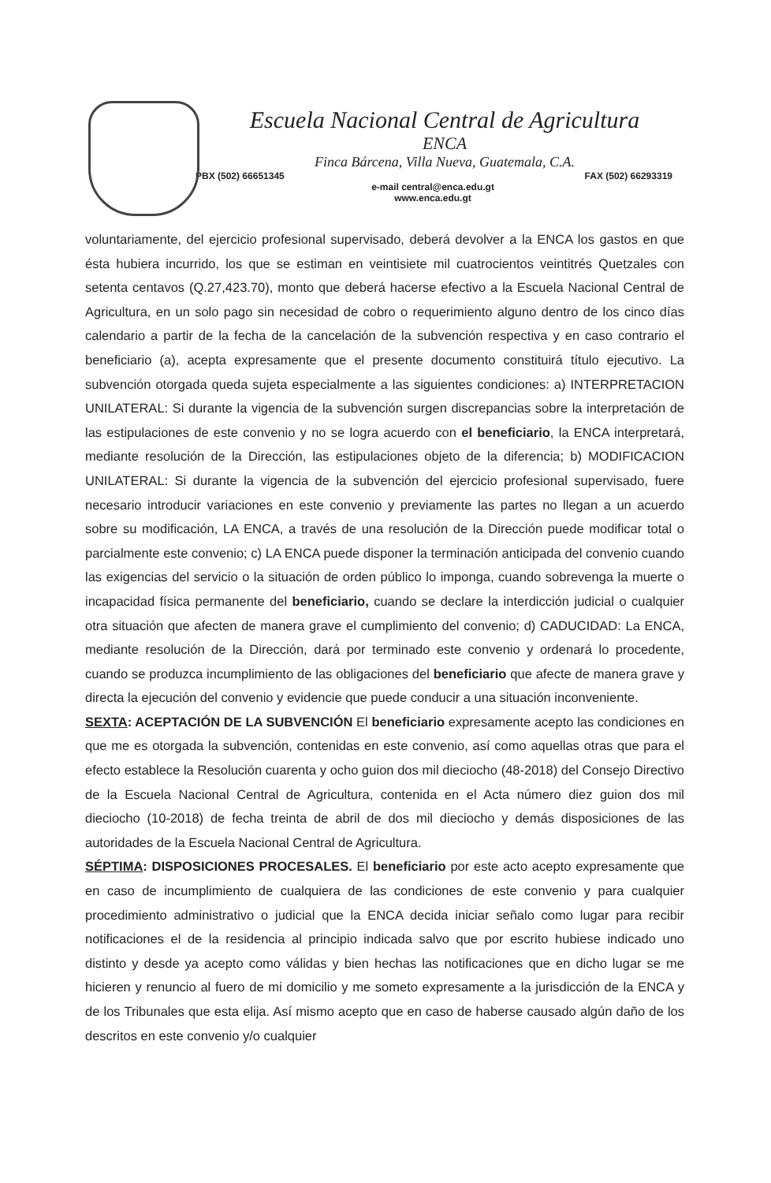Escuela Nacional Central de Agricultura
ENCA
Finca Bárcena, Villa Nueva, Guatemala, C.A.
PBX (502) 66651345 FAX (502) 66293319
e-mail central@enca.edu.gt
www.enca.edu.gt
voluntariamente, del ejercicio profesional supervisado, deberá devolver a la ENCA los gastos en que ésta hubiera incurrido, los que se estiman en veintisiete mil cuatrocientos veintitrés Quetzales con setenta centavos (Q.27,423.70), monto que deberá hacerse efectivo a la Escuela Nacional Central de Agricultura, en un solo pago sin necesidad de cobro o requerimiento alguno dentro de los cinco días calendario a partir de la fecha de la cancelación de la subvención respectiva y en caso contrario el beneficiario (a), acepta expresamente que el presente documento constituirá título ejecutivo. La subvención otorgada queda sujeta especialmente a las siguientes condiciones: a) INTERPRETACION UNILATERAL: Si durante la vigencia de la subvención surgen discrepancias sobre la interpretación de las estipulaciones de este convenio y no se logra acuerdo con el beneficiario, la ENCA interpretará, mediante resolución de la Dirección, las estipulaciones objeto de la diferencia; b) MODIFICACION UNILATERAL: Si durante la vigencia de la subvención del ejercicio profesional supervisado, fuere necesario introducir variaciones en este convenio y previamente las partes no llegan a un acuerdo sobre su modificación, LA ENCA, a través de una resolución de la Dirección puede modificar total o parcialmente este convenio; c) LA ENCA puede disponer la terminación anticipada del convenio cuando las exigencias del servicio o la situación de orden público lo imponga, cuando sobrevenga la muerte o incapacidad física permanente del beneficiario, cuando se declare la interdicción judicial o cualquier otra situación que afecten de manera grave el cumplimiento del convenio; d) CADUCIDAD: La ENCA, mediante resolución de la Dirección, dará por terminado este convenio y ordenará lo procedente, cuando se produzca incumplimiento de las obligaciones del beneficiario que afecte de manera grave y directa la ejecución del convenio y evidencie que puede conducir a una situación inconveniente.
SEXTA: ACEPTACIÓN DE LA SUBVENCIÓN El beneficiario expresamente acepto las condiciones en que me es otorgada la subvención, contenidas en este convenio, así como aquellas otras que para el efecto establece la Resolución cuarenta y ocho guion dos mil dieciocho (48-2018) del Consejo Directivo de la Escuela Nacional Central de Agricultura, contenida en el Acta número diez guion dos mil dieciocho (10-2018) de fecha treinta de abril de dos mil dieciocho y demás disposiciones de las autoridades de la Escuela Nacional Central de Agricultura.
SÉPTIMA: DISPOSICIONES PROCESALES. El beneficiario por este acto acepto expresamente que en caso de incumplimiento de cualquiera de las condiciones de este convenio y para cualquier procedimiento administrativo o judicial que la ENCA decida iniciar señalo como lugar para recibir notificaciones el de la residencia al principio indicada salvo que por escrito hubiese indicado uno distinto y desde ya acepto como válidas y bien hechas las notificaciones que en dicho lugar se me hicieren y renuncio al fuero de mi domicilio y me someto expresamente a la jurisdicción de la ENCA y de los Tribunales que esta elija. Así mismo acepto que en caso de haberse causado algún daño de los descritos en este convenio y/o cualquier